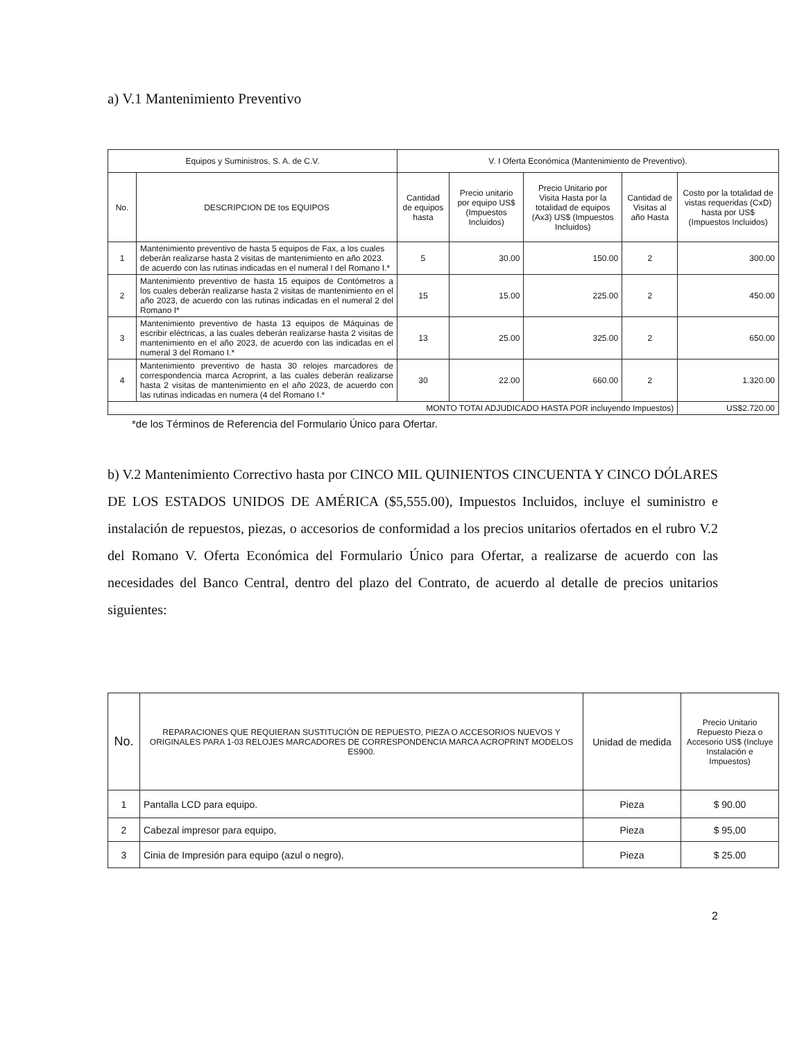a) V.1 Mantenimiento Preventivo
| Equipos y Suministros, S. A. de C.V. | | V. I Oferta Económica (Mantenimiento de Preventivo). | | | | |
| --- | --- | --- | --- | --- | --- | --- |
| No. | DESCRIPCION DE tos EQUIPOS | Cantidad de equipos hasta | Precio unitario por equipo US$ (Impuestos Incluidos) | Precio Unitario por Visita Hasta por la totalidad de equipos (Ax3) US$ (Impuestos Incluidos) | Cantidad de Visitas al año Hasta | Costo por la totalidad de vistas requeridas (CxD) hasta por US$ (Impuestos Incluidos) |
| 1 | Mantenimiento preventivo de hasta 5 equipos de Fax, a los cuales deberán realizarse hasta 2 visitas de mantenimiento en año 2023. de acuerdo con las rutinas indicadas en el numeral I del Romano I.* | 5 | 30.00 | 150.00 | 2 | 300.00 |
| 2 | Mantenimiento preventivo de hasta 15 equipos de Contómetros a los cuales deberán realizarse hasta 2 visitas de mantenimiento en el año 2023, de acuerdo con las rutinas indicadas en el numeral 2 del Romano I* | 15 | 15.00 | 225.00 | 2 | 450.00 |
| 3 | Mantenimiento preventivo de hasta 13 equipos de Máquinas de escribir eléctricas, a las cuales deberán realizarse hasta 2 visitas de mantenimiento en el año 2023, de acuerdo con las indicadas en el numeral 3 del Romano I.* | 13 | 25.00 | 325.00 | 2 | 650.00 |
| 4 | Mantenimiento preventivo de hasta 30 relojes marcadores de correspondencia marca Acroprint, a las cuales deberán realizarse hasta 2 visitas de mantenimiento en el año 2023, de acuerdo con las rutinas indicadas en numera (4 del Romano I.* | 30 | 22.00 | 660.00 | 2 | 1.320.00 |
| MONTO TOTAI ADJUDICADO HASTA POR incluyendo Impuestos) | | | | | | US$2.720.00 |
*de los Términos de Referencia del Formulario Único para Ofertar.
b) V.2 Mantenimiento Correctivo hasta por CINCO MIL QUINIENTOS CINCUENTA Y CINCO DÓLARES DE LOS ESTADOS UNIDOS DE AMÉRICA ($5,555.00), Impuestos Incluidos, incluye el suministro e instalación de repuestos, piezas, o accesorios de conformidad a los precios unitarios ofertados en el rubro V.2 del Romano V. Oferta Económica del Formulario Único para Ofertar, a realizarse de acuerdo con las necesidades del Banco Central, dentro del plazo del Contrato, de acuerdo al detalle de precios unitarios siguientes:
| No. | REPARACIONES QUE REQUIERAN SUSTITUCIÓN DE REPUESTO, PIEZA O ACCESORIOS NUEVOS Y ORIGINALES PARA 1-03 RELOJES MARCADORES DE CORRESPONDENCIA MARCA ACROPRINT MODELOS ES900. | Unidad de medida | Precio Unitario Repuesto Pieza o Accesorio US$ (Incluye Instalación e Impuestos) |
| --- | --- | --- | --- |
| 1 | Pantalla LCD para equipo. | Pieza | $ 90.00 |
| 2 | Cabezal impresor para equipo, | Pieza | $ 95,00 |
| 3 | Cinia de Impresión para equipo (azul o negro), | Pieza | $ 25.00 |
2